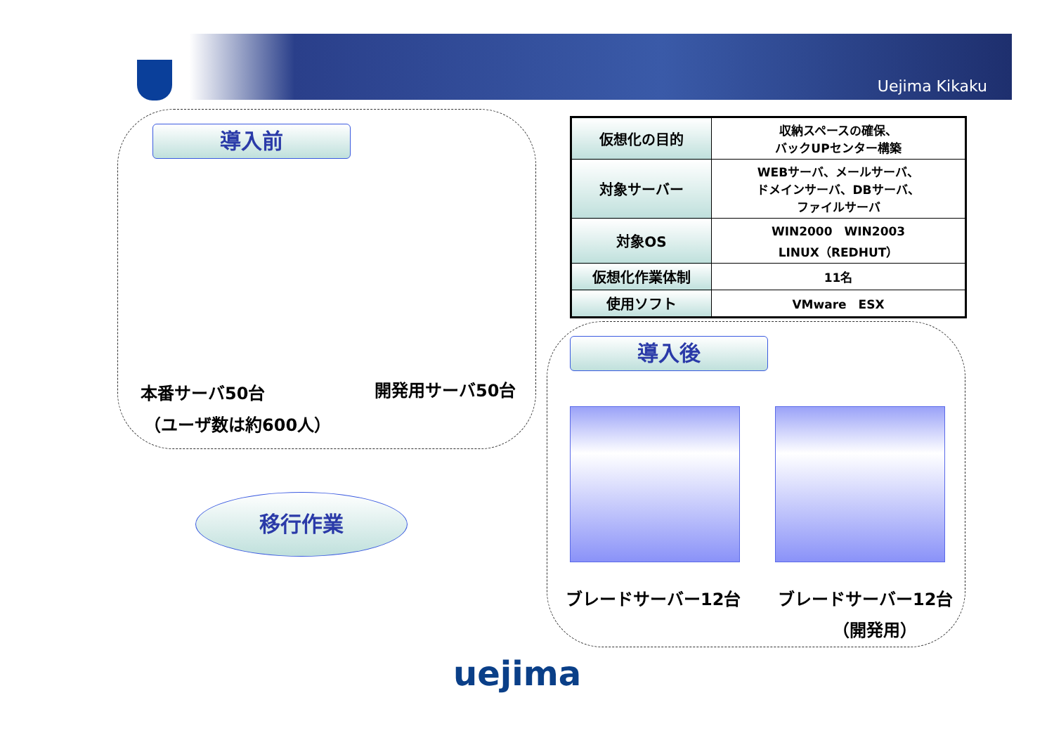Uejima Kikaku
導入前
本番サーバ50台 開発用サーバ50台
（ユーザ数は約600人）
| 仮想化の目的 | 収納スペースの確保、 バックUPセンター構築 |
| 対象サーバー | WEBサーバ、メールサーバ、 ドメインサーバ、DBサーバ、 ファイルサーバ |
| 対象OS | WIN2000 WIN2003 LINUX（REDHUT） |
| 仮想化作業体制 | 11名 |
| 使用ソフト | VMware ESX |
導入後
ブレードサーバー12台 ブレードサーバー12台
（開発用）
移行作業
uejima